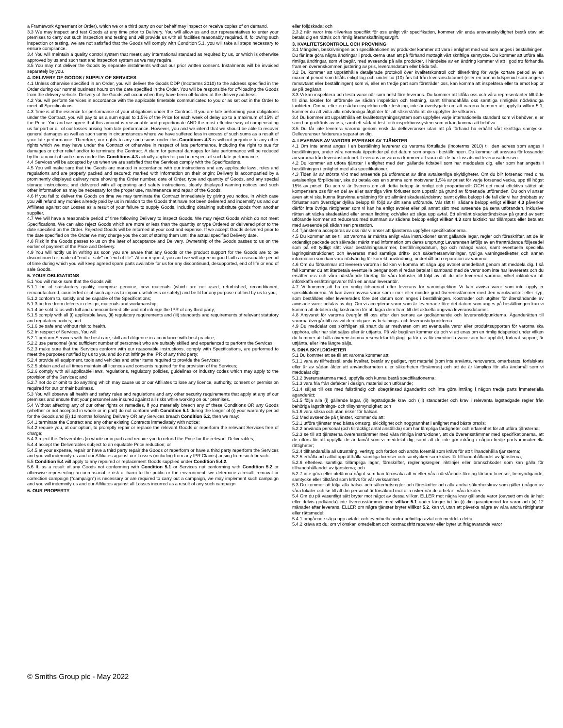a Framework Agreement or Order), which we or a third party on our behalf may inspect or receive copies of on demand.
3.3 We may inspect and test Goods at any time prior to Delivery. You will allow us and our representatives to enter your premises to carry out such inspection and testing and will provide us with all facilities reasonably required. If, following such inspection or testing, we are not satisfied that the Goods will comply with Condition 5.1, you will take all steps necessary to ensure compliance.
3.4 You will maintain a quality control system that meets any international standard as required by us, or which is otherwise approved by us and such test and inspection system as we may require.
3.5 You may not deliver the Goods by separate instalments without our prior written consent. Instalments will be invoiced separately by you.
4. DELIVERY OF GOODS / SUPPLY OF SERVICES
4.1 Unless otherwise specified in an Order, you will deliver the Goods DDP (Incoterms 2010) to the address specified in the Order during our normal business hours on the date specified in the Order. You will be responsible for off-loading the Goods from the delivery vehicle. Delivery of the Goods will occur when they have been off-loaded at the delivery address.
4.2 You will perform Services in accordance with the applicable timetable communicated to you or as set out in the Order to meet all Specifications.
4.3 Time is of the essence for performance of your obligations under the Contract. If you are late performing your obligations under the Contract, you will pay to us a sum equal to 1.5% of the Price for each week of delay up to a maximum of 15% of the Price. You and we agree that this amount is reasonable and proportionate AND the most effective way of compensating us for part or all of our losses arising from late performance. However, you and we intend that we should be able to recover general damages as well as such sums in circumstances where we have suffered loss in excess of such sums as a result of your late performance. Therefore, our rights to any such sums under this Conditions 4.3 is without prejudice to any other rights which we may have under the Contract or otherwise in respect of late performance, including the right to sue for damages or other relief and/or to terminate the Contract. A claim for general damages for late performance will be reduced by the amount of such sums under this Conditions 4.3 actually applied or paid in respect of such late performance.
4.4 Services will be accepted by us when we are satisfied that the Services comply with the Specifications.
4.5 You will make sure that the Goods are marked in accordance with our instructions and any applicable laws, rules and regulations and are properly packed and secured; marked with information on their origin; Delivery is accompanied by a prominently displayed delivery note showing the Order number, date of Order, type and quantity of Goods, and any special storage instructions; and delivered with all operating and safety instructions, clearly displayed warning notices and such other information as may be necessary for the proper use, maintenance and repair of the Goods.
4.6 If you fail to deliver the Goods on time we may terminate the Contract immediately by giving you notice, in which case you will refund any monies already paid by us in relation to the Goods that have not been delivered and indemnify us and our Affiliates against our Losses as a result of your failure to supply Goods, including obtaining substitute goods from another supplier.
4.7 We will have a reasonable period of time following Delivery to inspect Goods. We may reject Goods which do not meet Specifications. We can also reject Goods which are more or less than the quantity or type Ordered or delivered prior to the date specified on the Order. Rejected Goods will be returned at your cost and expense. If we accept Goods delivered prior to the date specified on the Order we may charge you the cost of storing them until the actual specified Delivery date.
4.8 Risk in the Goods passes to us on the later of acceptance and Delivery. Ownership of the Goods passes to us on the earlier of payment of the Price and Delivery.
4.9 You will notify us in writing as soon you are aware that any Goods or the product support for the Goods are to be discontinued or made of "end of sale" or "end of life". At our request, you and we will agree in good faith a reasonable period of time during which you will keep agreed spare parts available for us for any discontinued, desupported, end of life or end of sale Goods.
5. YOUR OBLIGATIONS
5.1 You will make sure that the Goods will:
5.1.1 be of satisfactory quality, comprise genuine, new materials (which are not used, refurbished, reconditioned, remanufactured, counterfeit or of such age as to impair usefulness or safety) and be fit for any purpose notified by us to you;
5.1.2 conform to, satisfy and be capable of the Specifications;
5.1.3 be free from defects in design, materials and workmanship;
5.1.4 be sold to us with full and unencumbered title and not infringe the IPR of any third party;
5.1.5 comply with all (i) applicable laws, (ii) regulatory requirements and (iii) standards and requirements of relevant statutory and regulatory bodies; and
5.1.6 be safe and without risk to health.
5.2 In respect of Services, You will:
5.2.1 perform Services with the best care, skill and diligence in accordance with best practice;
5.2.2 use personnel (and sufficient number of personnel) who are suitably skilled and experienced to perform the Services;
5.2.3 make sure that the Services conform with our reasonable instructions, comply with Specifications, are performed to meet the purposes notified by us to you and do not infringe the IPR of any third party;
5.2.4 provide all equipment, tools and vehicles and other items required to provide the Services;
5.2.5 obtain and at all times maintain all licences and consents required for the provision of the Services;
5.2.6 comply with all applicable laws, regulations, regulatory policies, guidelines or industry codes which may apply to the provision of the Services; and
5.2.7 not do or omit to do anything which may cause us or our Affiliates to lose any licence, authority, consent or permission required for our or their business.
5.3 You will observe all health and safety rules and regulations and any other security requirements that apply at any of our premises and ensure that your personnel are insured against all risks while working on our premises.
5.4 Without affecting any of our other rights or remedies, if you materially breach any of these Conditions OR any Goods (whether or not accepted in whole or in part) do not conform with Condition 5.1 during the longer of (i) your warranty period for the Goods and (ii) 12 months following Delivery OR any Services breach Condition 5.2, then we may:
5.4.1 terminate the Contract and any other existing Contracts immediately with notice;
5.4.2 require you, at our option, to promptly repair or replace the relevant Goods or reperform the relevant Services free of charge;
5.4.3 reject the Deliverables (in whole or in part) and require you to refund the Price for the relevant Deliverables;
5.4.4 accept the Deliverables subject to an equitable Price reduction; or
5.4.5 at your expense, repair or have a third party repair the Goods or reperform or have a third party reperform the Services and you will indemnify us and our Affiliates against our Losses (including from any IPR Claims) arising from such breach.
5.5 Condition 5.4 will apply to any repaired or replacement Goods supplied under Condition 5.4.2.
5.6 If, as a result of any Goods not conforming with Condition 5.1 or Services not conforming with Condition 5.2 or otherwise representing an unreasonable risk of harm to the public or the environment, we determine a recall, removal or correction campaign ("campaign") is necessary or are required to carry out a campaign, we may implement such campaign and you will indemnify us and our Affiliates against all Losses incurred as a result of any such campaign.
6. OUR PROPERTY
eller följdskada; och
2.3.2 när varor inte tillverkas specifikt för oss enligt vår specifikation, kommer vår enda ansvarsskyldighet bestå utav att betala dig en rättvis och rimlig återanskaffningsavgift.
3. KVALITETSKONTROLL OCH PROVNING
3.1 Mängden, beskrivningen och specifikationen av produkter kommer att vara i enlighet med vad som anges i beställningen. Du får inte göra några ändringar i produkterna utan att på förhand mottagit vårt skriftliga samtycke. Du kommer att utföra alla rimliga ändringar, som vi begär, med avseende på alla produkter. I händelse av en ändring kommer vi att i god tro förhandla fram en överenskommen justering av pris, leveransdatum eller båda två.
3.2 Du kommer att upprätthålla detaljerade protokoll över kvalitetskontroll och tillverkning för varje kortare period av en maximal period som tillåts enligt lag och under tio (10) års tid från leveransdatumet (eller en annan tidsperiod som anges i ramavtalet eller beställningen) som vi, eller en tredje part som företräder oss, kan komma att inspektera eller ta emot kopior av på begäran.
3.3 Vi kan inspektera och testa varor när som helst före leverans. Du kommer att tillåta oss och våra representanter tillträde till dina lokaler för utförande av sådan inspektion och testning, samt tillhandahålla oss samtliga rimligtvis nödvändiga faciliteter. Om vi, efter en sådan inspektion eller testning, inte är övertygade om att varorna kommer att uppfylla villkor 5.1, kommer du att vidta alla nödvändiga åtgärder för att säkerställa att de uppfyller de villkoren.
3.4 Du kommer att upprätthålla ett kvalitetsstyrningssystem som uppfyller varje internationella standard som vi behöver, eller som har godkänts av oss, samt ett sådant test- och inspektionssystem som vi kan komma att behöva.
3.5 Du får inte leverera varorna genom enskilda delleveranser utan att på förhand ha erhållit vårt skriftliga samtycke. Delleveranser faktureras separat av dig.
4. LEVERANS AV VAROR/LEVERANS AV TJÄNSTER
4.1 Om inte annat anges i en beställning levererar du varorna förtullade (Incoterms 2010) till den adress som anges i beställningen, under våra normala öppettider på det datum som anges i beställningen. Du kommer att ansvara för lossandet av varorna från leveransfordonet. Leverans av varorna kommer att vara när de har lossats vid leveransadressen.
4.2 Du kommer att utföra tjänster i enlighet med den gällande tidtabell som har meddelats dig, eller som har angetts i beställningen i enlighet med alla specifikationer.
4.3 Tiden är av största vikt med avseende på utförandet av dina avtalsenliga skyldigheter. Om du blir försenad med dina avtalsenliga förpliktelser, ska du betala oss en summa som motsvarar 1,5% av priset för varje försenad vecka, upp till högst 15% av priset. Du och vi är överens om att detta belopp är rimligt och proportionellt OCH det mest effektiva sättet att kompensera oss för en del av eller samtliga våra förluster som uppstår på grund av försenade utföranden. Du och vi anser även att vi ska kunna återvinna ersättning för ett allmänt skadeståndskrav, samt dylika belopp i de fall där vi har drabbats av förluster som överstiger dylika belopp till följd av ditt sena utförande. Vår rätt till sådana belopp enligt villkor 4.3 påverkar därför inte övriga rättigheter som vi kan ha enligt avtalet eller på annat sätt med avseende på sena utföranden, inklusive rätten att väcka skadestånd eller annan lindring och/eller att säga upp avtal. Ett allmänt skadeståndskrav på grund av sent utförande kommer att reduceras med summan av sådana belopp enligt villkor 4.3 som faktiskt har tillämpats eller betalats med avseende på sådan sen prestation.
4.4 Tjänsterna accepteras av oss när vi anser att tjänsterna uppfyller specifikationerna.
4.5 Du kommer att se till att varorna är märkta enligt våra instruktioner samt gällande lagar, regler och föreskrifter, att de är ordentligt packade och säkrade; märkt med information om deras ursprung; Leveransen åtföljs av en framträdande följesedel som på ett tydligt sätt visar beställningsnummer, beställningsdatum, typ och mängd varor, samt eventuella speciella lagringsinstruktioner; och levereras med samtliga drifts- och säkerhetsanvisningar, tydliga varningsetiketter och annan information som kan vara nödvändig för korrekt användning, underhåll och reparation av varorna.
4.6 Om du försummar att leverera varorna i tid kan vi komma att säga upp avtalet omedelbart genom att meddela dig. I så fall kommer du att återbetala eventuella pengar som vi redan betalat i samband med de varor som inte har levererats och du ersätter oss och våra närstående företag för våra förluster till följd av att du inte levererat varorna, vilket inkluderar att införskaffa ersättningsvaror från en annan leverantör.
4.7 Vi kommer att ha en rimlig tidsperiod efter leverans för varuinspektion Vi kan avvisa varor som inte uppfyller specifikationerna. Vi kan även avvisa varor som i mer eller mindre grad överensstämmer med den varukvantitet eller -typ, som beställdes eller levererades före det datum som anges i beställningen. Kostnader och utgifter för återsändande av avvisade varor betalas av dig. Om vi accepterar varor som är levererade före det datum som anges på beställningen kan vi komma att debitera dig kostnaden för att lagra dem fram till det aktuella angivna leveransdatumet.
4.8 Ansvaret för varorna övergår till oss efter den senare av godkännande och leveranstidpunkterna. Äganderätten till varorna övergår till oss vid den tidigare av betalnings- och leveranstidpunkterna.
4.9 Du meddelar oss skriftligen så snart du är medveten om att eventuella varor eller produktsupporten för varorna ska upphöra, eller har slut säljas eller är uttjänta. På vår begäran kommer du och vi att enas om en rimlig tidsperiod under vilken du kommer att hålla överenskomna reservdelar tillgängliga för oss för eventuella varor som har upphört, förlorat support, är uttjänta, eller inte längre säljs.
5. DINA SKYLDIGHETER
5.1 Du kommer att se till att varorna kommer att:
5.1.1 vara av tillfredsställande kvalitet, består av gediget, nytt material (som inte använts, renoverats, omarbetats, förfalskats eller är av sådan ålder att användbarheten eller säkerheten försämras) och att de är lämpliga för alla ändamål som vi meddelat dig;
5.1.2 överensstämma med, uppfylla och kunna bestå specifikationerna;
5.1.3 vara fria från defekter i design, material och utförande;
5.1.4 säljas till oss med fullständig och obegränsad äganderätt och inte göra intrång i någon tredje parts immateriella äganderätt;
5.1.5 följa alla (i) gällande lagar, (ii) lagstadgade krav och (iii) standarder och krav i relevanta lagstadgade regler från behöriga lagstiftnings- och tillsynsmyndighet; och
5.1.6 vara säkra och utan risker för hälsan.
5.2 Med avseende på tjänster, kommer du att:
5.2.1 utföra tjänster med bästa omsorg, skicklighet och noggrannhet i enlighet med bästa praxis;
5.2.2 använda personal (och tillräckligt antal anställda) som har lämpliga färdigheter och erfarenhet för att utföra tjänsterna;
5.2.3 se till att tjänsterna överensstämmer med våra rimliga instruktioner, att de överensstämmer med specifikationerna, att de utförs för att uppfylla de ändamål som vi meddelat dig, samt att de inte gör intrång i någon tredje parts immateriella rättigheter;
5.2.4 tillhandahålla all utrustning, verktyg och fordon och andra föremål som krävs för att tillhandahålla tjänsterna;
5.2.5 erhålla och alltid upprätthålla samtliga licenser och samtycken som krävs för tillhandahållandet av tjänsterna;
5.2.6 efterleva samtliga tillämpliga lagar, föreskrifter, regleringsregler, riktlinjer eller branschkoder som kan gälla för tillhandahållandet av tjänsterna; och
5.2.7 inte göra eller utelämna något som kan förorsaka att vi eller våra närstående företag förlorar licenser, bemyndigande, samtycke eller tillstånd som krävs för vår verksamhet.
5.3 Du kommer att följa alla hälso- och säkerhetsregler och föreskrifter och alla andra säkerhetskrav som gäller i någon av våra lokaler och se till att din personal är försäkrad mot alla risker när de arbetar i våra lokaler.
5.4 Om du på väsentligt sätt bryter mot något av dessa villkor, ELLER mot några krav gällande varor (oavsett om de är helt eller delvis godkända) inte överensstämmer med villkor 5.1 under längre tid än (i) din garantiperiod för varor och (ii) 12 månader efter leverans, ELLER om några tjänster bryter villkor 5.2, kan vi, utan att påverka några av våra andra rättigheter eller rättsmedel:
5.4.1 omgående säga upp avtalet och eventuella andra befintliga avtal och meddela detta;
5.4.2 kräva att du, om vi önskar, omedelbart och kostnadsfritt reparerar eller byter ut ifrågavarande varor
© Smiths Group plc - May 2022